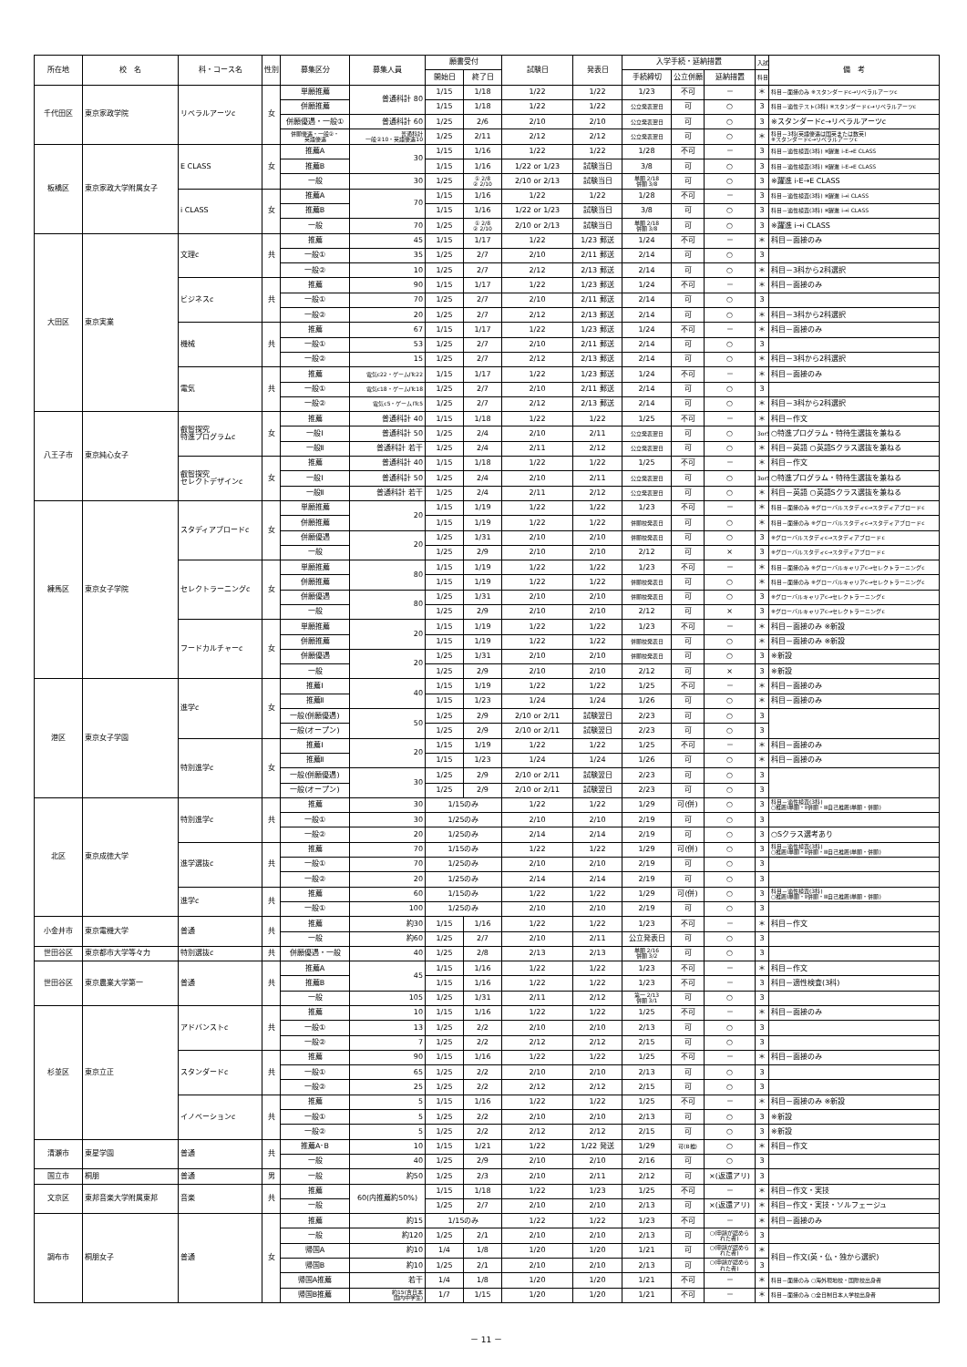| 所在地 | 校 名 | 科・コース名 | 性別 | 募集区分 | 募集人員 | 願書受付 | | 試験日 | 発表日 | 入学手続・延納措置 | | | 入試 | 備 考 |
| --- | --- | --- | --- | --- | --- | --- | --- | --- | --- | --- | --- | --- | --- | --- |
| | | | | | | 開始日 | 終了日 | | | 手続締切 | 公立併願 | 延納措置 | 科目 | |
| 千代田区 | 東京家政学院 | リベラルアーツc | 女 | 単願推薦 | 普通科計 80 | 1/15 | 1/18 | 1/22 | 1/22 | 1/23 | 不可 | － | ＊ | 科目－面接のみ ※スタンダードc→リベラルアーツc |
| | | | | 併願推薦 | | 1/15 | 1/18 | 1/22 | 1/22 | 公立発表翌日 | 可 | ○ | 3 | 科目－適性テスト(3科) ※スタンダードc→リベラルアーツc |
| | | | | 併願優遇・一般① | 普通科計 60 | 1/25 | 2/6 | 2/10 | 2/10 | 公立発表翌日 | 可 | ○ | 3 | ※スタンダードc→リベラルアーツc |
| | | | | 併願優遇・一般②・ 英語優遇 | 普通科計 一般②10・英語優遇10 | 1/25 | 2/11 | 2/12 | 2/12 | 公立発表翌日 | 可 | ○ | ＊ | 科目－3科(英語優遇は国英または数英) ※スタンダードc→リベラルアーツc |
| 板橋区 | 東京家政大学附属女子 | E CLASS | 女 | 推薦A | 30 | 1/15 | 1/16 | 1/22 | 1/22 | 1/28 | 不可 | － | 3 | 科目－適性検査(3科) ※躍進 i-E→E CLASS |
| | | | | 推薦B | | 1/15 | 1/16 | 1/22 or 1/23 | 試験当日 | 3/8 | 可 | ○ | 3 | 科目－適性検査(3科) ※躍進 i-E→E CLASS |
| | | | | 一般 | 30 | 1/25 | ① 2/8 ② 2/10 | 2/10 or 2/13 | 試験当日 | 単願 2/18 併願 3/8 | 可 | ○ | 3 | ※躍進 i-E→E CLASS |
| | | i CLASS | 女 | 推薦A | 70 | 1/15 | 1/16 | 1/22 | 1/22 | 1/28 | 不可 | － | 3 | 科目－適性検査(3科) ※躍進 i→i CLASS |
| | | | | 推薦B | | 1/15 | 1/16 | 1/22 or 1/23 | 試験当日 | 3/8 | 可 | ○ | 3 | 科目－適性検査(3科) ※躍進 i→i CLASS |
| | | | | 一般 | 70 | 1/25 | ① 2/8 ② 2/10 | 2/10 or 2/13 | 試験当日 | 単願 2/18 併願 3/8 | 可 | ○ | 3 | ※躍進 i→i CLASS |
| 大田区 | 東京実業 | 文理c | 共 | 推薦 | 45 | 1/15 | 1/17 | 1/22 | 1/23 郵送 | 1/24 | 不可 | － | ＊ | 科目－面接のみ |
| | | | | 一般① | 35 | 1/25 | 2/7 | 2/10 | 2/11 郵送 | 2/14 | 可 | ○ | 3 | |
| | | | | 一般② | 10 | 1/25 | 2/7 | 2/12 | 2/13 郵送 | 2/14 | 可 | ○ | ＊ | 科目－3科から2科選択 |
| | | ビジネスc | 共 | 推薦 | 90 | 1/15 | 1/17 | 1/22 | 1/23 郵送 | 1/24 | 不可 | － | ＊ | 科目－面接のみ |
| | | | | 一般① | 70 | 1/25 | 2/7 | 2/10 | 2/11 郵送 | 2/14 | 可 | ○ | 3 | |
| | | | | 一般② | 20 | 1/25 | 2/7 | 2/12 | 2/13 郵送 | 2/14 | 可 | ○ | ＊ | 科目－3科から2科選択 |
| | | 機械 | 共 | 推薦 | 67 | 1/15 | 1/17 | 1/22 | 1/23 郵送 | 1/24 | 不可 | － | ＊ | 科目－面接のみ |
| | | | | 一般① | 53 | 1/25 | 2/7 | 2/10 | 2/11 郵送 | 2/14 | 可 | ○ | 3 | |
| | | | | 一般② | 15 | 1/25 | 2/7 | 2/12 | 2/13 郵送 | 2/14 | 可 | ○ | ＊ | 科目－3科から2科選択 |
| | | 電気 | 共 | 推薦 | 電気c22・ゲームITc22 | 1/15 | 1/17 | 1/22 | 1/23 郵送 | 1/24 | 不可 | － | ＊ | 科目－面接のみ |
| | | | | 一般① | 電気c18・ゲームITc18 | 1/25 | 2/7 | 2/10 | 2/11 郵送 | 2/14 | 可 | ○ | 3 | |
| | | | | 一般② | 電気c5・ゲームITc5 | 1/25 | 2/7 | 2/12 | 2/13 郵送 | 2/14 | 可 | ○ | ＊ | 科目－3科から2科選択 |
| 八王子市 | 東京純心女子 | 叡智探究 特進プログラムc | 女 | 推薦 | 普通科計 40 | 1/15 | 1/18 | 1/22 | 1/22 | 1/25 | 不可 | － | ＊ | 科目－作文 |
| | | | | 一般Ⅰ | 普通科計 50 | 1/25 | 2/4 | 2/10 | 2/11 | 公立発表翌日 | 可 | ○ | 3or5 | ○特進プログラム・特待生選抜を兼ねる |
| | | | | 一般Ⅱ | 普通科計 若干 | 1/25 | 2/4 | 2/11 | 2/12 | 公立発表翌日 | 可 | ○ | ＊ | 科目－英語 ○英語Sクラス選抜を兼ねる |
| | | 叡智探究 セレクトデザインc | 女 | 推薦 | 普通科計 40 | 1/15 | 1/18 | 1/22 | 1/22 | 1/25 | 不可 | － | ＊ | 科目－作文 |
| | | | | 一般Ⅰ | 普通科計 50 | 1/25 | 2/4 | 2/10 | 2/11 | 公立発表翌日 | 可 | ○ | 3or5 | ○特進プログラム・特待生選抜を兼ねる |
| | | | | 一般Ⅱ | 普通科計 若干 | 1/25 | 2/4 | 2/11 | 2/12 | 公立発表翌日 | 可 | ○ | ＊ | 科目－英語 ○英語Sクラス選抜を兼ねる |
| 練馬区 | 東京女子学院 | スタディアブロードc | 女 | 単願推薦 | 20 | 1/15 | 1/19 | 1/22 | 1/22 | 1/23 | 不可 | － | ＊ | 科目－面接のみ ※グローバルスタディc→スタディアブロードc |
| | | | | 併願推薦 | | 1/15 | 1/19 | 1/22 | 1/22 | 併願校発表日 | 可 | ○ | ＊ | 科目－面接のみ ※グローバルスタディc→スタディアブロードc |
| | | | | 併願優遇 | 20 | 1/25 | 1/31 | 2/10 | 2/10 | 併願校発表日 | 可 | ○ | 3 | ※グローバルスタディc→スタディアブロードc |
| | | | | 一般 | | 1/25 | 2/9 | 2/10 | 2/10 | 2/12 | 可 | × | 3 | ※グローバルスタディc→スタディアブロードc |
| | | セレクトラーニングc | 女 | 単願推薦 | 80 | 1/15 | 1/19 | 1/22 | 1/22 | 1/23 | 不可 | － | ＊ | 科目－面接のみ ※グローバルキャリアc→セレクトラーニングc |
| | | | | 併願推薦 | | 1/15 | 1/19 | 1/22 | 1/22 | 併願校発表日 | 可 | ○ | ＊ | 科目－面接のみ ※グローバルキャリアc→セレクトラーニングc |
| | | | | 併願優遇 | 80 | 1/25 | 1/31 | 2/10 | 2/10 | 併願校発表日 | 可 | ○ | 3 | ※グローバルキャリアc→セレクトラーニングc |
| | | | | 一般 | | 1/25 | 2/9 | 2/10 | 2/10 | 2/12 | 可 | × | 3 | ※グローバルキャリアc→セレクトラーニングc |
| | | フードカルチャーc | 女 | 単願推薦 | 20 | 1/15 | 1/19 | 1/22 | 1/22 | 1/23 | 不可 | － | ＊ | 科目－面接のみ ※新設 |
| | | | | 併願推薦 | | 1/15 | 1/19 | 1/22 | 1/22 | 併願校発表日 | 可 | ○ | ＊ | 科目－面接のみ ※新設 |
| | | | | 併願優遇 | 20 | 1/25 | 1/31 | 2/10 | 2/10 | 併願校発表日 | 可 | ○ | 3 | ※新設 |
| | | | | 一般 | | 1/25 | 2/9 | 2/10 | 2/10 | 2/12 | 可 | × | 3 | ※新設 |
| 港区 | 東京女子学園 | 進学c | 女 | 推薦Ⅰ | 40 | 1/15 | 1/19 | 1/22 | 1/22 | 1/25 | 不可 | － | ＊ | 科目－面接のみ |
| | | | | 推薦Ⅱ | | 1/15 | 1/23 | 1/24 | 1/24 | 1/26 | 可 | ○ | ＊ | 科目－面接のみ |
| | | | | 一般(併願優遇) | 50 | 1/25 | 2/9 | 2/10 or 2/11 | 試験翌日 | 2/23 | 可 | ○ | 3 | |
| | | | | 一般(オープン) | | 1/25 | 2/9 | 2/10 or 2/11 | 試験翌日 | 2/23 | 可 | ○ | 3 | |
| | | 特別進学c | 女 | 推薦Ⅰ | 20 | 1/15 | 1/19 | 1/22 | 1/22 | 1/25 | 不可 | － | ＊ | 科目－面接のみ |
| | | | | 推薦Ⅱ | | 1/15 | 1/23 | 1/24 | 1/24 | 1/26 | 可 | ○ | ＊ | 科目－面接のみ |
| | | | | 一般(併願優遇) | 30 | 1/25 | 2/9 | 2/10 or 2/11 | 試験翌日 | 2/23 | 可 | ○ | 3 | |
| | | | | 一般(オープン) | | 1/25 | 2/9 | 2/10 or 2/11 | 試験翌日 | 2/23 | 可 | ○ | 3 | |
| 北区 | 東京成徳大学 | 特別進学c | 共 | 推薦 | 30 | 1/15のみ | | 1/22 | 1/22 | 1/29 | 可(併) | ○ | 3 | 科目－適性検査(3科) ○推薦Ⅰ単願・Ⅱ併願・Ⅲ自己推薦(単願・併願) |
| | | | | 一般① | 30 | 1/25のみ | | 2/10 | 2/10 | 2/19 | 可 | ○ | 3 | |
| | | | | 一般② | 20 | 1/25のみ | | 2/14 | 2/14 | 2/19 | 可 | ○ | 3 | ○Sクラス選考あり |
| | | 進学選抜c | 共 | 推薦 | 70 | 1/15のみ | | 1/22 | 1/22 | 1/29 | 可(併) | ○ | 3 | 科目－適性検査(3科) ○推薦Ⅰ単願・Ⅱ併願・Ⅲ自己推薦(単願・併願) |
| | | | | 一般① | 70 | 1/25のみ | | 2/10 | 2/10 | 2/19 | 可 | ○ | 3 | |
| | | | | 一般② | 20 | 1/25のみ | | 2/14 | 2/14 | 2/19 | 可 | ○ | 3 | |
| | | 進学c | 共 | 推薦 | 60 | 1/15のみ | | 1/22 | 1/22 | 1/29 | 可(併) | ○ | 3 | 科目－適性検査(3科) ○推薦Ⅰ単願・Ⅱ併願・Ⅲ自己推薦(単願・併願) |
| | | | | 一般① | 100 | 1/25のみ | | 2/10 | 2/10 | 2/19 | 可 | ○ | 3 | |
| 小金井市 | 東京電機大学 | 普通 | 共 | 推薦 | 約30 | 1/15 | 1/16 | 1/22 | 1/22 | 1/23 | 不可 | － | ＊ | 科目－作文 |
| | | | | 一般 | 約60 | 1/25 | 2/7 | 2/10 | 2/11 | 公立発表日 | 可 | ○ | 3 | |
| 世田谷区 | 東京都市大学等々力 | 特別選抜c | 共 | 併願優遇・一般 | 40 | 1/25 | 2/8 | 2/13 | 2/13 | 単願 2/16 併願 3/2 | 可 | ○ | 3 | |
| 世田谷区 | 東京農業大学第一 | 普通 | 共 | 推薦A | 45 | 1/15 | 1/16 | 1/22 | 1/22 | 1/23 | 不可 | － | ＊ | 科目－作文 |
| | | | | 推薦B | | 1/15 | 1/16 | 1/22 | 1/22 | 1/23 | 不可 | － | 3 | 科目－適性検査(3科) |
| | | | | 一般 | 105 | 1/25 | 1/31 | 2/11 | 2/12 | 第一 2/13 併願 3/1 | 可 | ○ | 3 | |
| 杉並区 | 東京立正 | アドバンストc | 共 | 推薦 | 10 | 1/15 | 1/16 | 1/22 | 1/22 | 1/25 | 不可 | － | ＊ | 科目－面接のみ |
| | | | | 一般① | 13 | 1/25 | 2/2 | 2/10 | 2/10 | 2/13 | 可 | ○ | 3 | |
| | | | | 一般② | 7 | 1/25 | 2/2 | 2/12 | 2/12 | 2/15 | 可 | ○ | 3 | |
| | | スタンダードc | 共 | 推薦 | 90 | 1/15 | 1/16 | 1/22 | 1/22 | 1/25 | 不可 | － | ＊ | 科目－面接のみ |
| | | | | 一般① | 65 | 1/25 | 2/2 | 2/10 | 2/10 | 2/13 | 可 | ○ | 3 | |
| | | | | 一般② | 25 | 1/25 | 2/2 | 2/12 | 2/12 | 2/15 | 可 | ○ | 3 | |
| | | イノベーションc | 共 | 推薦 | 5 | 1/15 | 1/16 | 1/22 | 1/22 | 1/25 | 不可 | － | ＊ | 科目－面接のみ ※新設 |
| | | | | 一般① | 5 | 1/25 | 2/2 | 2/10 | 2/10 | 2/13 | 可 | ○ | 3 | ※新設 |
| | | | | 一般② | 5 | 1/25 | 2/2 | 2/12 | 2/12 | 2/15 | 可 | ○ | 3 | ※新設 |
| 清瀬市 | 東星学園 | 普通 | 共 | 推薦A･B | 10 | 1/15 | 1/21 | 1/22 | 1/22 発送 | 1/29 | 可(B推) | ○ | ＊ | 科目－作文 |
| | | | | 一般 | 40 | 1/25 | 2/9 | 2/10 | 2/10 | 2/16 | 可 | ○ | 3 | |
| 国立市 | 桐朋 | 普通 | 男 | 一般 | 約50 | 1/25 | 2/3 | 2/10 | 2/11 | 2/12 | 可 | ×(返還アリ) | 3 | |
| 文京区 | 東邦音楽大学附属東邦 | 音楽 | 共 | 推薦 | 60(内推薦約50%) | 1/15 | 1/18 | 1/22 | 1/23 | 1/25 | 不可 | － | ＊ | 科目－作文・実技 |
| | | | | 一般 | | 1/25 | 2/7 | 2/10 | 2/10 | 2/13 | 可 | ×(返還アリ) | ＊ | 科目－作文・実技・ソルフェージュ |
| 調布市 | 桐朋女子 | 普通 | 女 | 推薦 | 約15 | 1/15のみ | | 1/22 | 1/22 | 1/23 | 不可 | － | ＊ | 科目－面接のみ |
| | | | | 一般 | 約120 | 1/25 | 2/1 | 2/10 | 2/10 | 2/13 | 可 | ○(申請が認めら れた者) | 3 | |
| | | | | 帰国A | 約10 | 1/4 | 1/8 | 1/20 | 1/20 | 1/21 | 可 | ○(申請が認めら れた者) | ＊ | 科目－作文(英・仏・独から選択) |
| | | | | 帰国B | 約10 | 1/25 | 2/1 | 2/10 | 2/10 | 2/13 | 可 | ○(申請が認めら れた者) | 3 | |
| | | | | 帰国A推薦 | 若干 | 1/4 | 1/8 | 1/20 | 1/20 | 1/21 | 不可 | － | ＊ | 科目－面接のみ ○海外現地校・国際校出身者 |
| | | | | 帰国B推薦 | 約15(含日本 国内中学生) | 1/7 | 1/15 | 1/20 | 1/20 | 1/21 | 不可 | － | ＊ | 科目－面接のみ ○全日制日本人学校出身者 |
－ 11 －